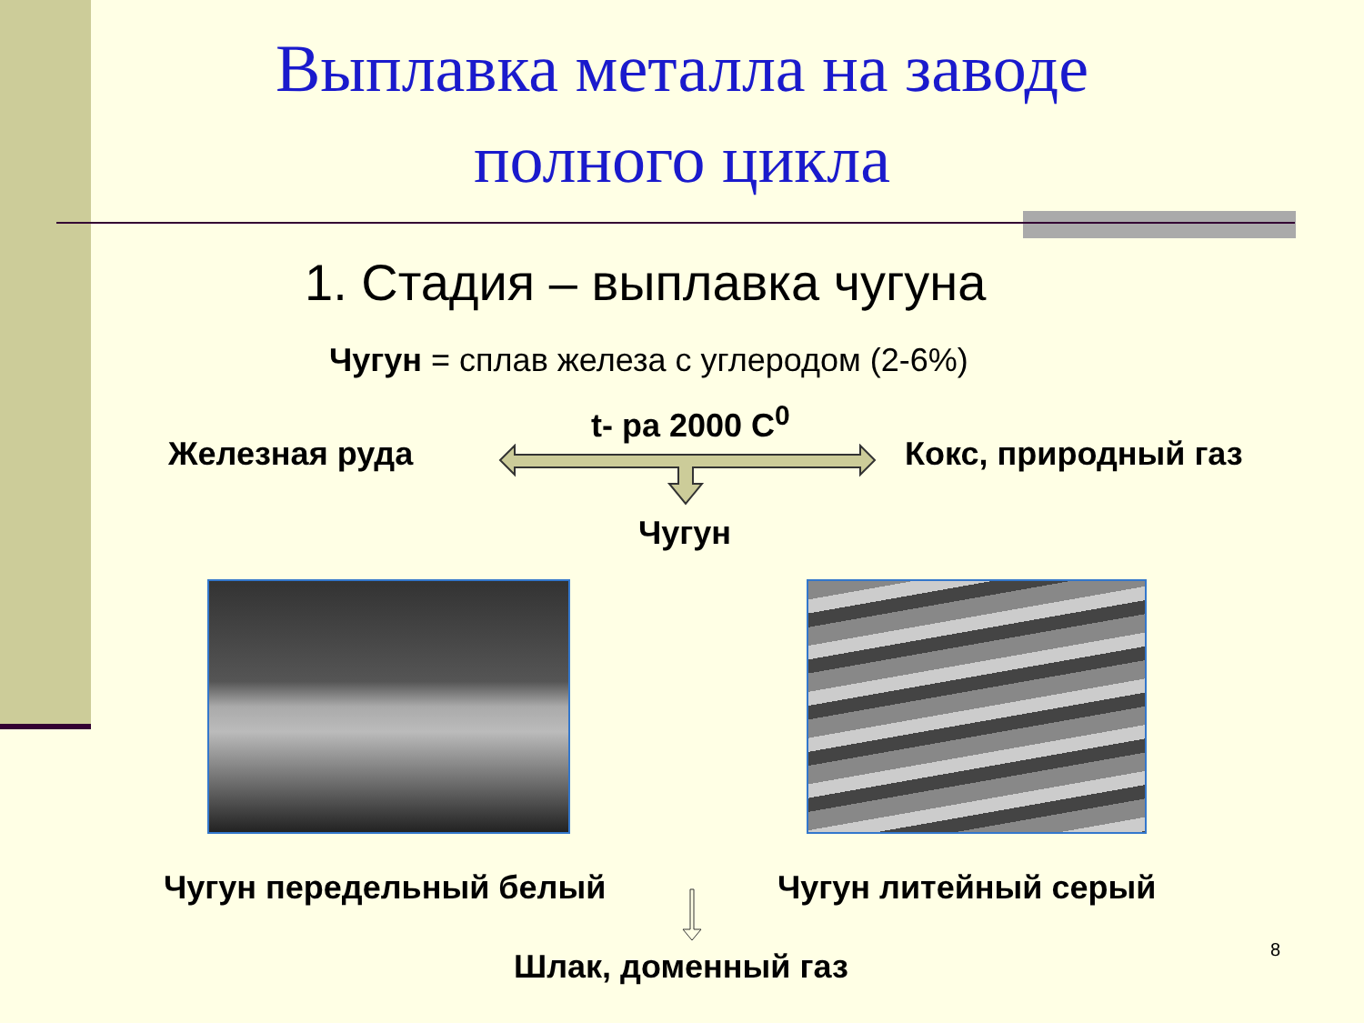Выплавка металла на заводе
полного цикла
1. Стадия – выплавка чугуна
Чугун = сплав железа с углеродом (2-6%)
t- ра 2000 С<sup>0</sup>
Железная руда Кокс, природный газ
Чугун
Чугун передельный белый Чугун литейный серый
Шлак, доменный газ 8